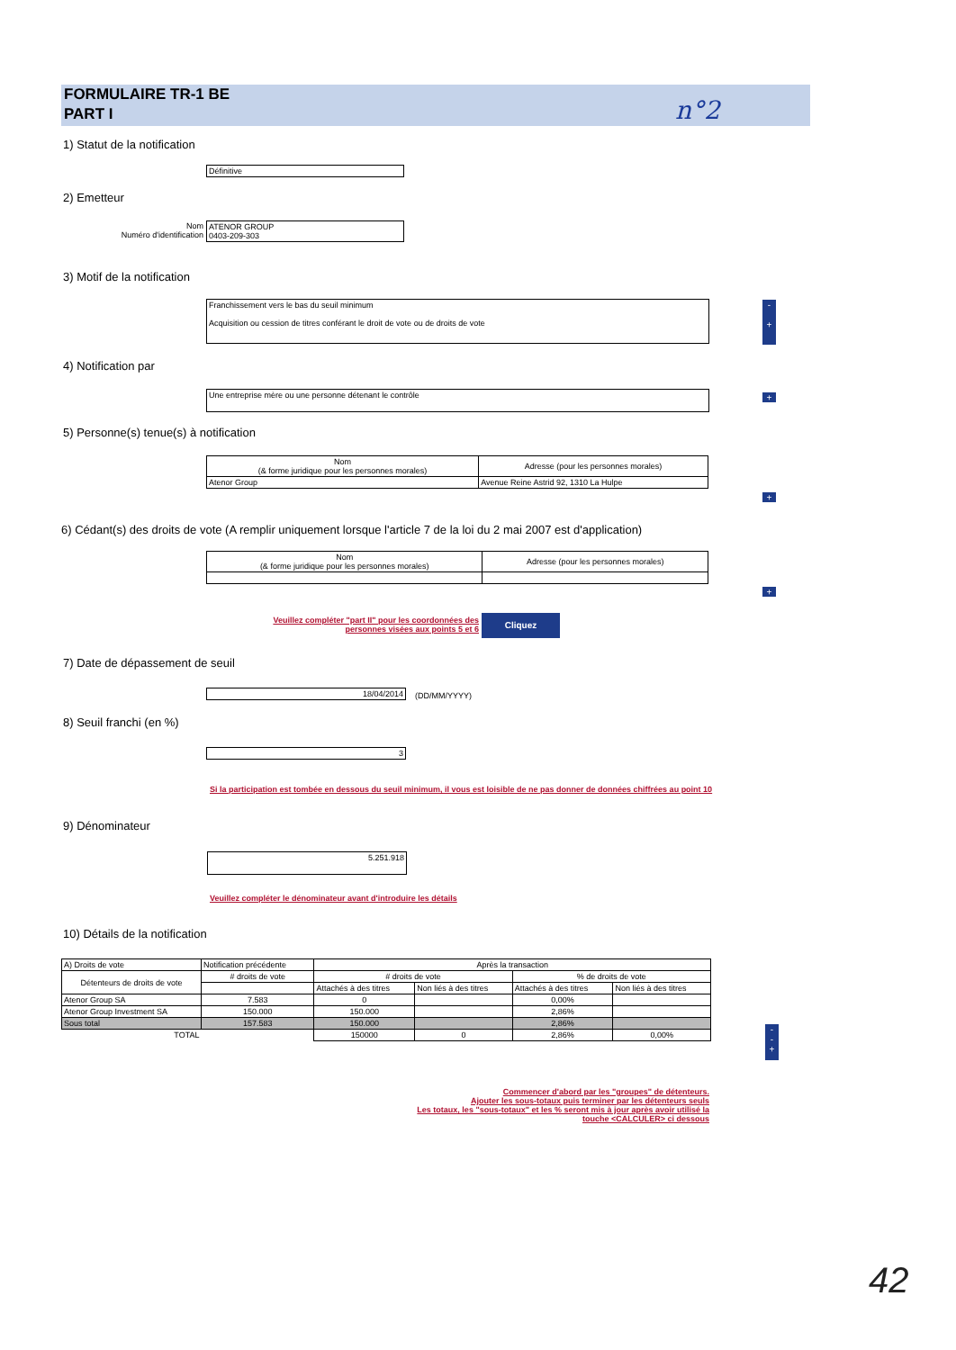FORMULAIRE TR-1 BE
PART I
n°2
1) Statut de la notification
Définitive
2) Emetteur
Nom
Numéro d'identification
ATENOR GROUP
0403-209-303
3) Motif de la notification
Franchissement vers le bas du seuil minimum
Acquisition ou cession de titres conférant le droit de vote ou de droits de vote
-
+
4) Notification par
Une entreprise mère ou une personne détenant le contrôle +
5) Personne(s) tenue(s) à notification
| Nom (& forme juridique pour les personnes morales) | Adresse (pour les personnes morales) |
| --- | --- |
| Atenor Group | Avenue Reine Astrid 92, 1310 La Hulpe |
+
6) Cédant(s) des droits de vote (A remplir uniquement lorsque l'article 7 de la loi du 2 mai 2007 est d'application)
| Nom (& forme juridique pour les personnes morales) | Adresse (pour les personnes morales) |
| --- | --- |
+
Veuillez compléter "part II" pour les coordonnées des personnes visées aux points 5 et 6
Cliquez
7) Date de dépassement de seuil
18/04/2014 (DD/MM/YYYY)
8) Seuil franchi (en %)
3
Si la participation est tombée en dessous du seuil minimum, il vous est loisible de ne pas donner de données chiffrées au point 10
9) Dénominateur
5.251.918
Veuillez compléter le dénominateur avant d'introduire les détails
10) Détails de la notification
| A) Droits de vote | Notification précédente | Après la transaction | | | |
| Détenteurs de droits de vote | # droits de vote | # droits de vote | | % de droits de vote | |
| | | Attachés à des titres | Non liés à des titres | Attachés à des titres | Non liés à des titres |
| Atenor Group SA | 7.583 | 0 | | 0,00% | |
| Atenor Group Investment SA | 150.000 | 150.000 | | 2,86% | |
| Sous total | 157.583 | 150.000 | | 2,86% | |
| TOTAL | | 150000 | 0 | 2,86% | 0,00% |
-
-
+
Commencer d'abord par les "groupes" de détenteurs.
Ajouter les sous-totaux puis terminer par les détenteurs seuls
Les totaux, les "sous-totaux" et les % seront mis à jour après avoir utilisé la touche <CALCULER> ci dessous
42